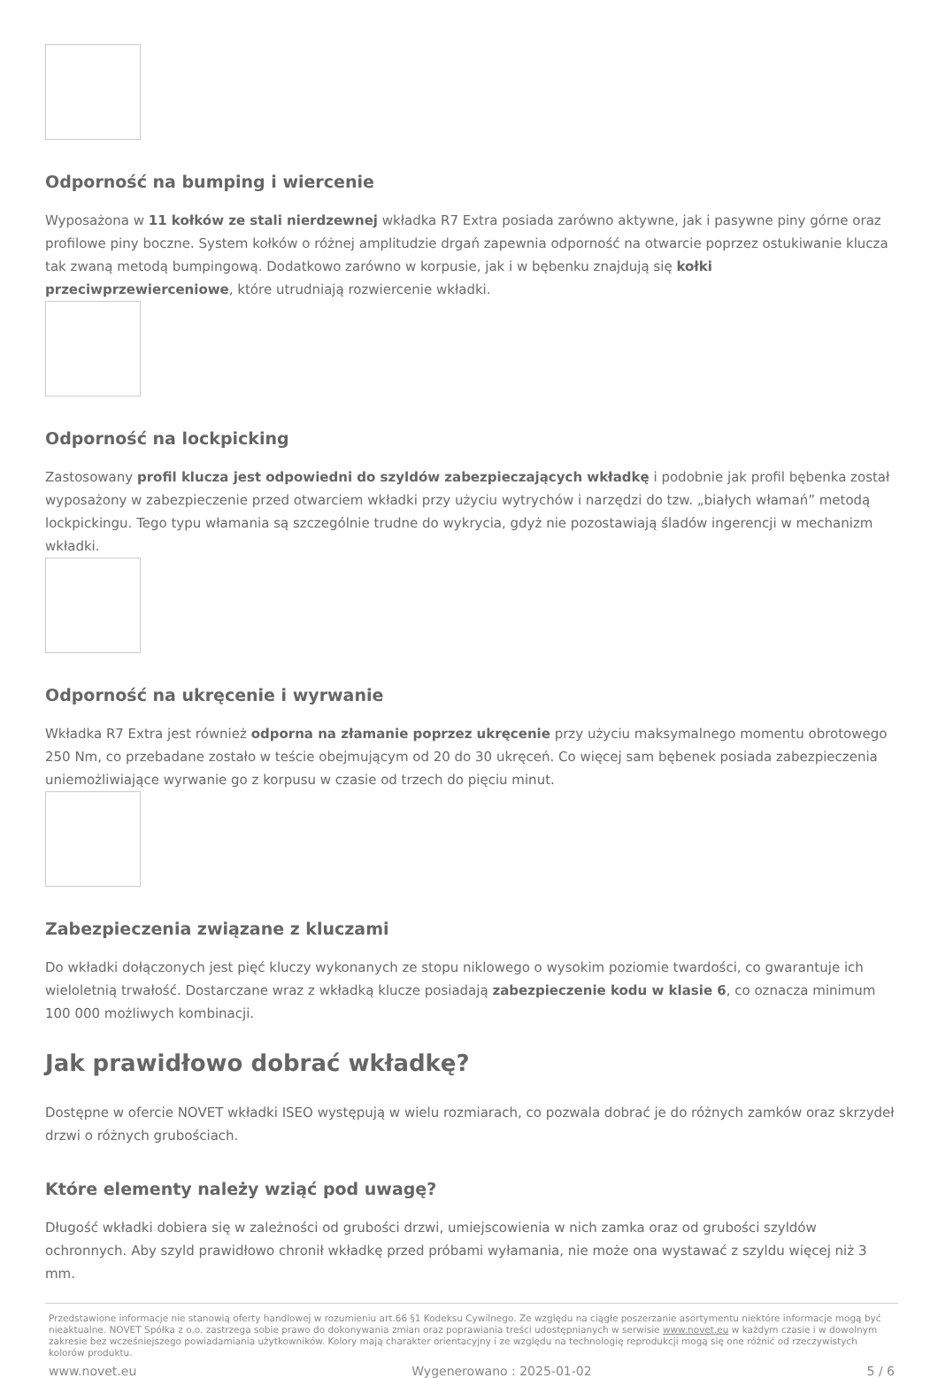Odporność na bumping i wiercenie
Wyposażona w 11 kołków ze stali nierdzewnej wkładka R7 Extra posiada zarówno aktywne, jak i pasywne piny górne oraz profilowe piny boczne. System kołków o różnej amplitudzie drgań zapewnia odporność na otwarcie poprzez ostukiwanie klucza tak zwaną metodą bumpingową. Dodatkowo zarówno w korpusie, jak i w bębenku znajdują się kołki przeciwprzewierceniowe, które utrudniają rozwiercenie wkładki.
Odporność na lockpicking
Zastosowany profil klucza jest odpowiedni do szyldów zabezpieczających wkładkę i podobnie jak profil bębenka został wyposażony w zabezpieczenie przed otwarciem wkładki przy użyciu wytrychów i narzędzi do tzw. „białych włamań” metodą lockpickingu. Tego typu włamania są szczególnie trudne do wykrycia, gdyż nie pozostawiają śladów ingerencji w mechanizm wkładki.
Odporność na ukręcenie i wyrwanie
Wkładka R7 Extra jest również odporna na złamanie poprzez ukręcenie przy użyciu maksymalnego momentu obrotowego 250 Nm, co przebadane zostało w teście obejmującym od 20 do 30 ukręceń. Co więcej sam bębenek posiada zabezpieczenia uniemożliwiające wyrwanie go z korpusu w czasie od trzech do pięciu minut.
Zabezpieczenia związane z kluczami
Do wkładki dołączonych jest pięć kluczy wykonanych ze stopu niklowego o wysokim poziomie twardości, co gwarantuje ich wieloletnią trwałość. Dostarczane wraz z wkładką klucze posiadają zabezpieczenie kodu w klasie 6, co oznacza minimum 100 000 możliwych kombinacji.
Jak prawidłowo dobrać wkładkę?
Dostępne w ofercie NOVET wkładki ISEO występują w wielu rozmiarach, co pozwala dobrać je do różnych zamków oraz skrzydeł drzwi o różnych grubościach.
Które elementy należy wziąć pod uwagę?
Długość wkładki dobiera się w zależności od grubości drzwi, umiejscowienia w nich zamka oraz od grubości szyldów ochronnych. Aby szyld prawidłowo chronił wkładkę przed próbami wyłamania, nie może ona wystawać z szyldu więcej niż 3 mm.
Przedstawione informacje nie stanowią oferty handlowej w rozumieniu art.66 §1 Kodeksu Cywilnego. Ze względu na ciągłe poszerzanie asortymentu niektóre informacje mogą być nieaktualne. NOVET Spółka z o.o. zastrzega sobie prawo do dokonywania zmian oraz poprawiania treści udostępnianych w serwisie www.novet.eu w każdym czasie i w dowolnym zakresie bez wcześniejszego powiadamiania użytkowników. Kolory mają charakter orientacyjny i ze względu na technologię reprodukcji mogą się one różnić od rzeczywistych kolorów produktu.
www.novet.eu Wygenerowano : 2025-01-02 5 / 6